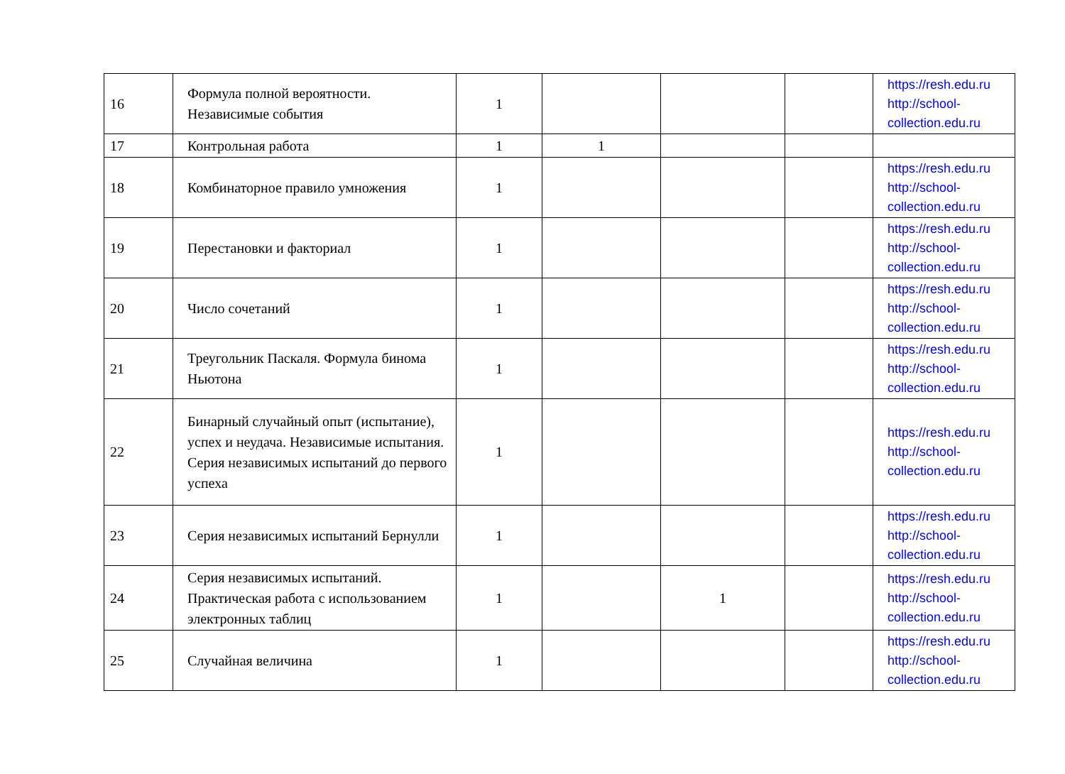| 16 | Формула полной вероятности. Независимые события | 1 | | | | https://resh.edu.ru http://school-collection.edu.ru |
| 17 | Контрольная работа | 1 | 1 | | | |
| 18 | Комбинаторное правило умножения | 1 | | | | https://resh.edu.ru http://school-collection.edu.ru |
| 19 | Перестановки и факториал | 1 | | | | https://resh.edu.ru http://school-collection.edu.ru |
| 20 | Число сочетаний | 1 | | | | https://resh.edu.ru http://school-collection.edu.ru |
| 21 | Треугольник Паскаля. Формула бинома Ньютона | 1 | | | | https://resh.edu.ru http://school-collection.edu.ru |
| 22 | Бинарный случайный опыт (испытание), успех и неудача. Независимые испытания. Серия независимых испытаний до первого успеха | 1 | | | | https://resh.edu.ru http://school-collection.edu.ru |
| 23 | Серия независимых испытаний Бернулли | 1 | | | | https://resh.edu.ru http://school-collection.edu.ru |
| 24 | Серия независимых испытаний. Практическая работа с использованием электронных таблиц | 1 | | 1 | | https://resh.edu.ru http://school-collection.edu.ru |
| 25 | Случайная величина | 1 | | | | https://resh.edu.ru http://school-collection.edu.ru |